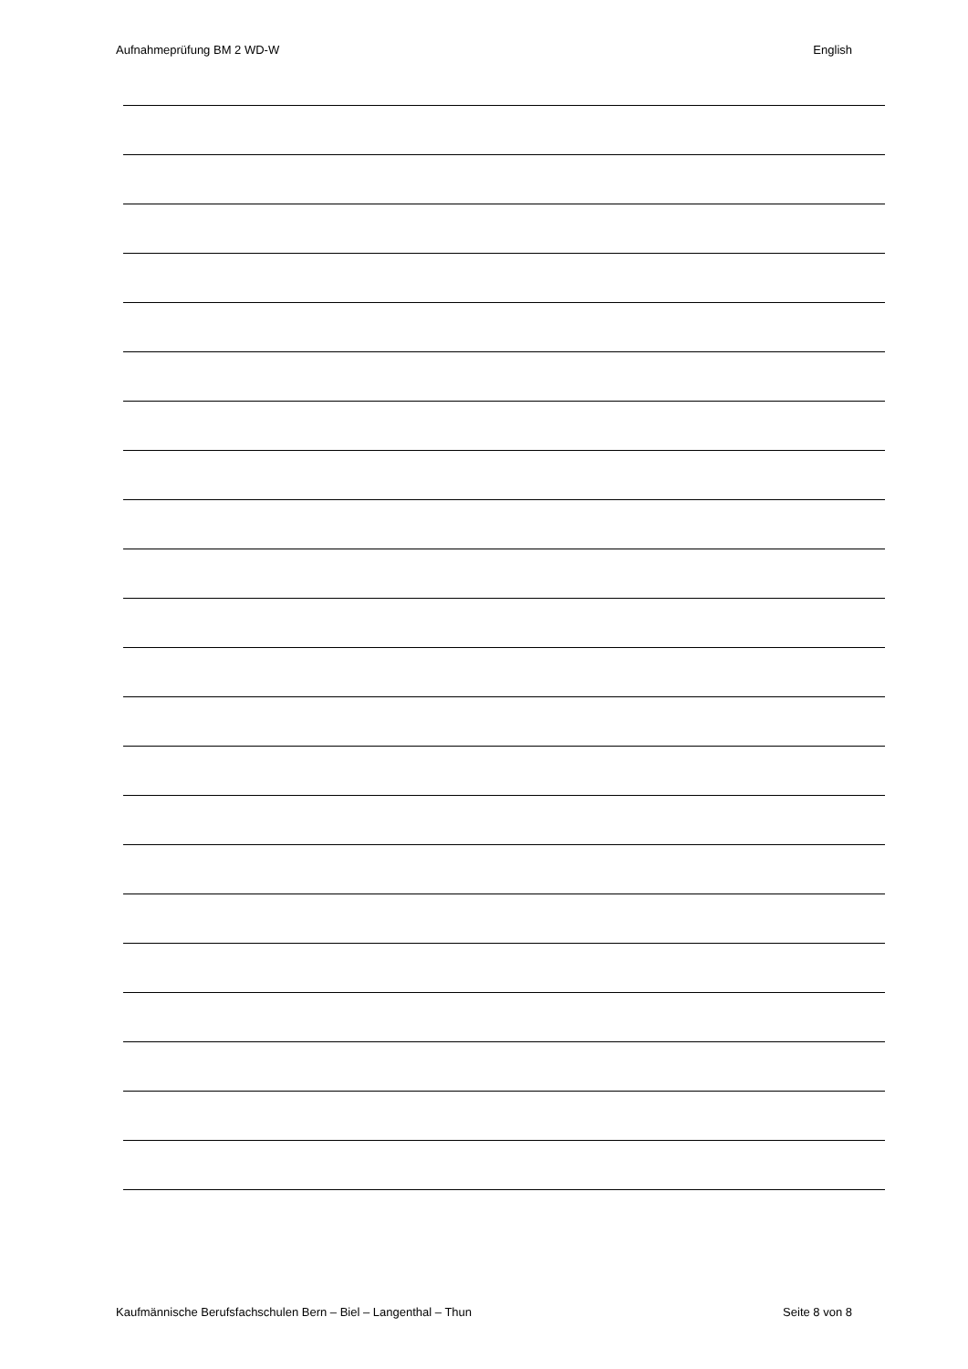Aufnahmeprüfung BM 2 WD-W English
Kaufmännische Berufsfachschulen Bern – Biel – Langenthal – Thun Seite 8 von 8